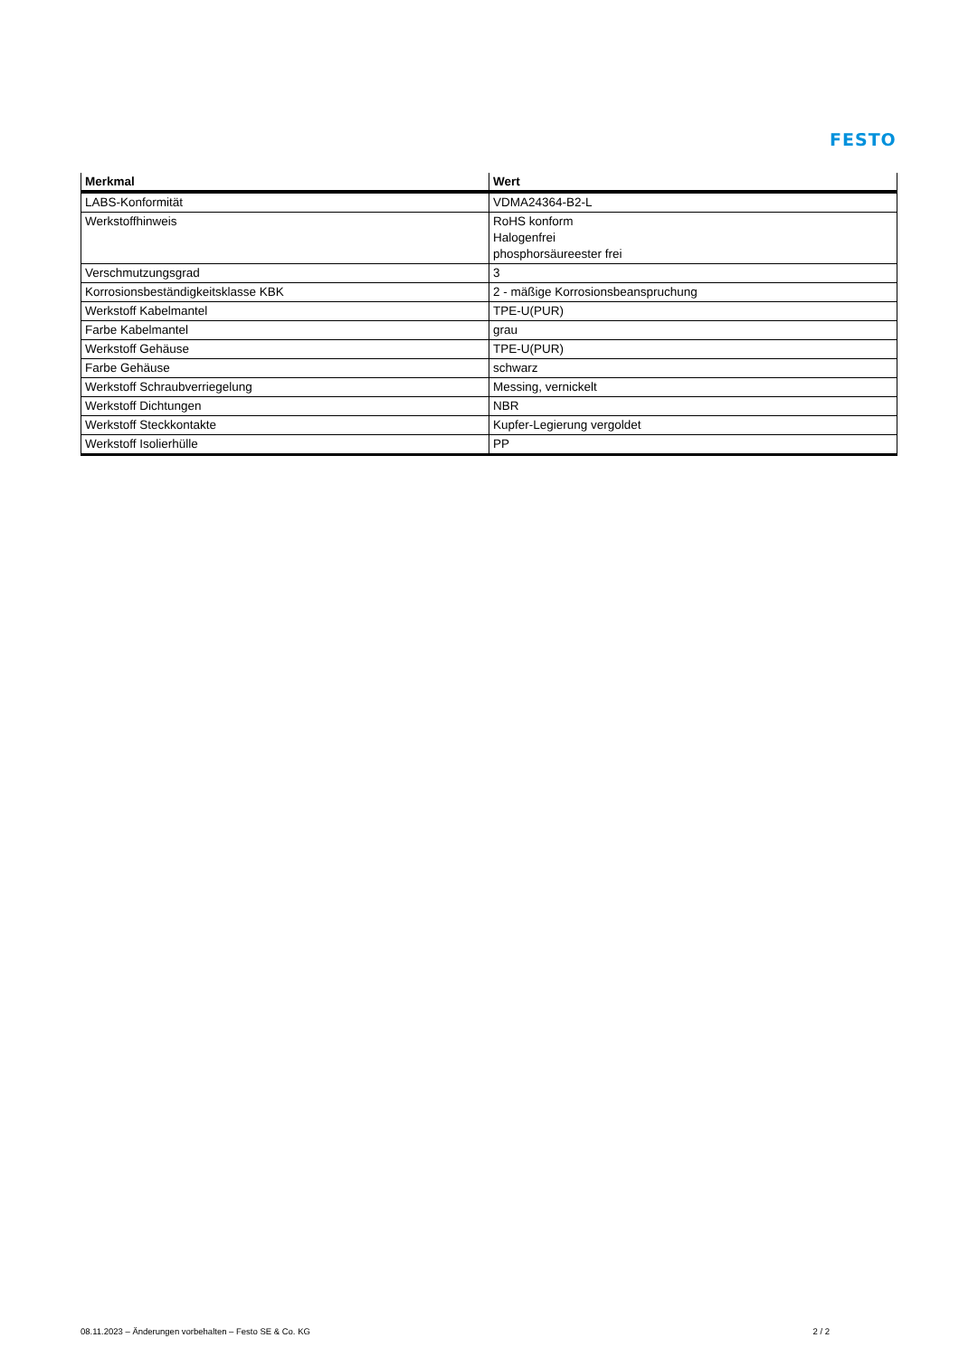FESTO
| Merkmal | Wert |
| --- | --- |
| LABS-Konformität | VDMA24364-B2-L |
| Werkstoffhinweis | RoHS konform Halogenfrei phosphorsäureester frei |
| Verschmutzungsgrad | 3 |
| Korrosionsbeständigkeitsklasse KBK | 2 - mäßige Korrosionsbeanspruchung |
| Werkstoff Kabelmantel | TPE-U(PUR) |
| Farbe Kabelmantel | grau |
| Werkstoff Gehäuse | TPE-U(PUR) |
| Farbe Gehäuse | schwarz |
| Werkstoff Schraubverriegelung | Messing, vernickelt |
| Werkstoff Dichtungen | NBR |
| Werkstoff Steckkontakte | Kupfer-Legierung vergoldet |
| Werkstoff Isolierhülle | PP |
08.11.2023 – Änderungen vorbehalten – Festo SE & Co. KG 2 / 2